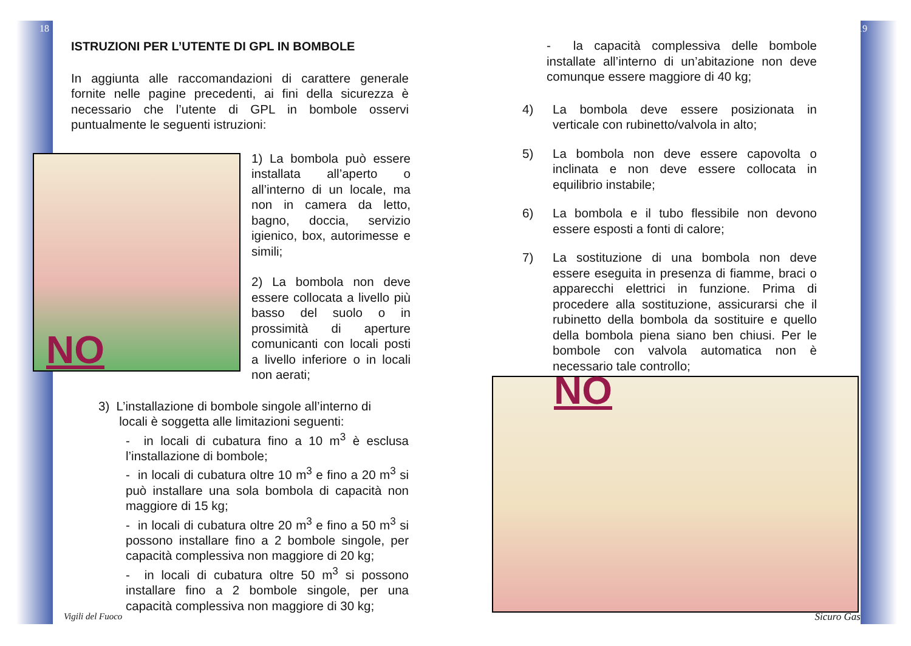18
ISTRUZIONI PER L’UTENTE DI GPL IN BOMBOLE
In aggiunta alle raccomandazioni di carattere generale fornite nelle pagine precedenti, ai fini della sicurezza è necessario che l’utente di GPL in bombole osservi puntualmente le seguenti istruzioni:
NO
1) La bombola può essere installata all’aperto o all’interno di un locale, ma non in camera da letto, bagno, doccia, servizio igienico, box, autorimesse e simili;
2) La bombola non deve essere collocata a livello più basso del suolo o in prossimità di aperture comunicanti con locali posti a livello inferiore o in locali non aerati;
3) L’installazione di bombole singole all’interno di
locali è soggetta alle limitazioni seguenti:
- in locali di cubatura fino a 10 m<sup>3</sup> è esclusa l’installazione di bombole;
- in locali di cubatura oltre 10 m<sup>3</sup> e fino a 20 m<sup>3</sup> si può installare una sola bombola di capacità non maggiore di 15 kg;
- in locali di cubatura oltre 20 m<sup>3</sup> e fino a 50 m<sup>3</sup> si possono installare fino a 2 bombole singole, per capacità complessiva non maggiore di 20 kg;
- in locali di cubatura oltre 50 m<sup>3</sup> si possono installare fino a 2 bombole singole, per una capacità complessiva non maggiore di 30 kg;
Vigili del Fuoco
19
- la capacità complessiva delle bombole installate all’interno di un’abitazione non deve comunque essere maggiore di 40 kg;
4) La bombola deve essere posizionata in verticale con rubinetto/valvola in alto;
5) La bombola non deve essere capovolta o inclinata e non deve essere collocata in equilibrio instabile;
6) La bombola e il tubo flessibile non devono essere esposti a fonti di calore;
7) La sostituzione di una bombola non deve essere eseguita in presenza di fiamme, braci o apparecchi elettrici in funzione. Prima di procedere alla sostituzione, assicurarsi che il rubinetto della bombola da sostituire e quello della bombola piena siano ben chiusi. Per le bombole con valvola automatica non è necessario tale controllo;
NO
Sicuro Gas